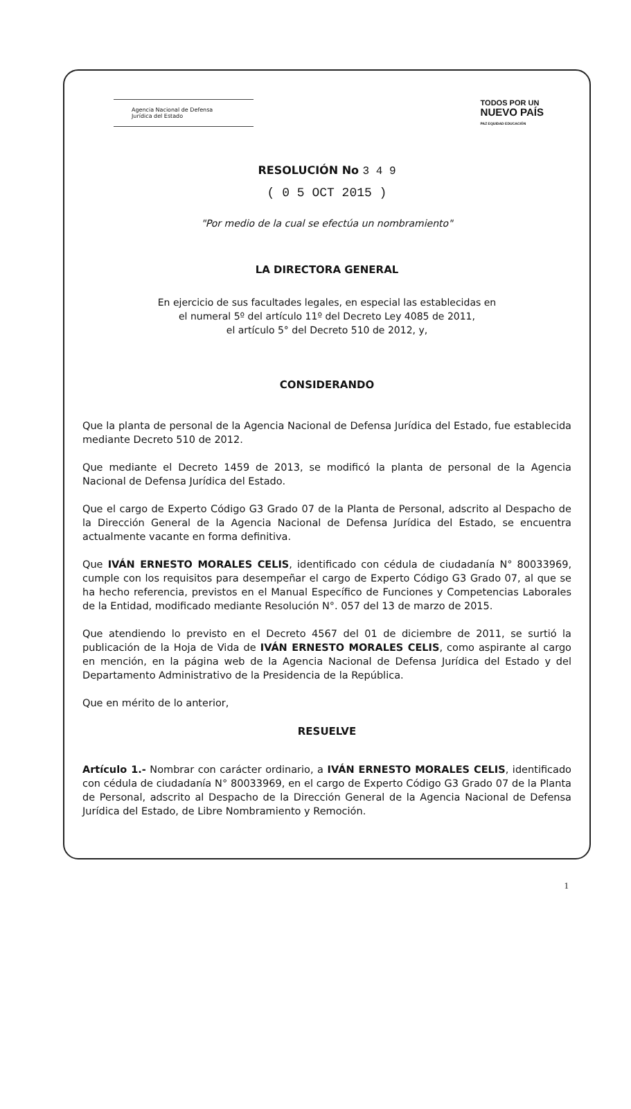Agencia Nacional de Defensa
Jurídica del Estado
TODOS POR UN
NUEVO PAÍS
PAZ EQUIDAD EDUCACIÓN
RESOLUCIÓN No 3 4 9
( 0 5 OCT 2015 )
"Por medio de la cual se efectúa un nombramiento"
LA DIRECTORA GENERAL
En ejercicio de sus facultades legales, en especial las establecidas en
el numeral 5º del artículo 11º del Decreto Ley 4085 de 2011,
el artículo 5° del Decreto 510 de 2012, y,
CONSIDERANDO
Que la planta de personal de la Agencia Nacional de Defensa Jurídica del Estado, fue establecida mediante Decreto 510 de 2012.
Que mediante el Decreto 1459 de 2013, se modificó la planta de personal de la Agencia Nacional de Defensa Jurídica del Estado.
Que el cargo de Experto Código G3 Grado 07 de la Planta de Personal, adscrito al Despacho de la Dirección General de la Agencia Nacional de Defensa Jurídica del Estado, se encuentra actualmente vacante en forma definitiva.
Que IVÁN ERNESTO MORALES CELIS, identificado con cédula de ciudadanía N° 80033969, cumple con los requisitos para desempeñar el cargo de Experto Código G3 Grado 07, al que se ha hecho referencia, previstos en el Manual Específico de Funciones y Competencias Laborales de la Entidad, modificado mediante Resolución N°. 057 del 13 de marzo de 2015.
Que atendiendo lo previsto en el Decreto 4567 del 01 de diciembre de 2011, se surtió la publicación de la Hoja de Vida de IVÁN ERNESTO MORALES CELIS, como aspirante al cargo en mención, en la página web de la Agencia Nacional de Defensa Jurídica del Estado y del Departamento Administrativo de la Presidencia de la República.
Que en mérito de lo anterior,
RESUELVE
Artículo 1.- Nombrar con carácter ordinario, a IVÁN ERNESTO MORALES CELIS, identificado con cédula de ciudadanía N° 80033969, en el cargo de Experto Código G3 Grado 07 de la Planta de Personal, adscrito al Despacho de la Dirección General de la Agencia Nacional de Defensa Jurídica del Estado, de Libre Nombramiento y Remoción.
1